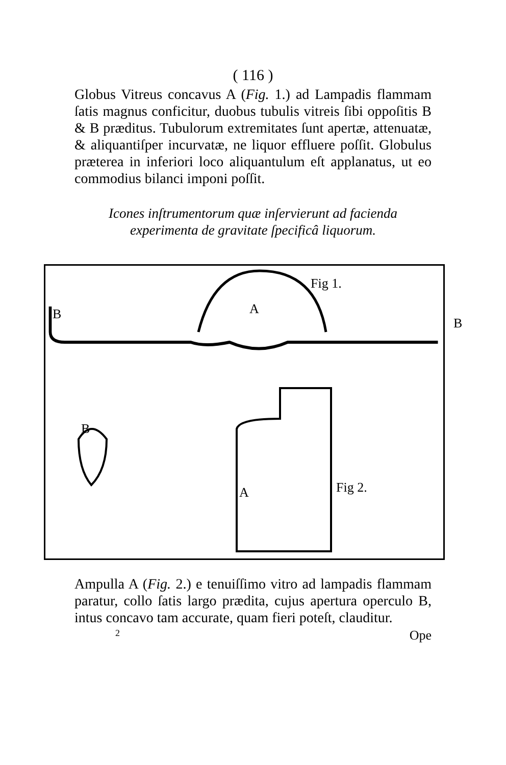( 116 )
Globus Vitreus concavus A (Fig. 1.) ad Lampadis flammam ſatis magnus conficitur, duobus tubulis vitreis ſibi oppoſitis B & B præditus. Tubulorum extremitates ſunt apertæ, attenuatæ, & aliquantiſper incurvatæ, ne liquor effluere poſſit. Globulus præterea in inferiori loco aliquantulum eſt applanatus, ut eo commodius bilanci imponi poſſit.
Icones inſtrumentorum quæ inſervierunt ad facienda experimenta de gravitate ſpecificâ liquorum.
Fig 1.
B A
B
B
A Fig 2.
Ampulla A (Fig. 2.) e tenuiſſimo vitro ad lampadis flammam paratur, collo ſatis largo prædita, cujus apertura operculo B, intus concavo tam accurate, quam fieri poteſt, clauditur.
2 Ope